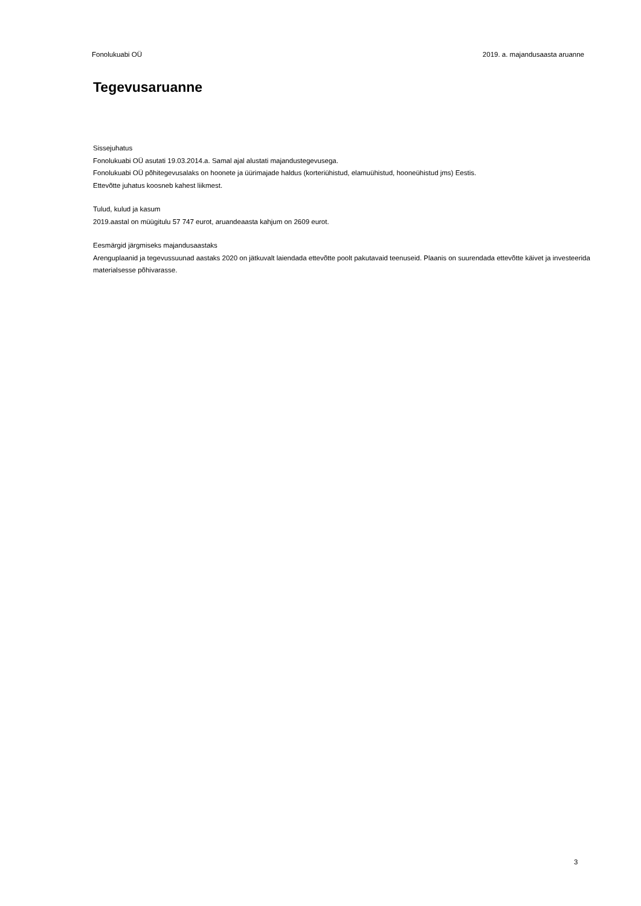Fonolukuabi OÜ 2019. a. majandusaasta aruanne
Tegevusaruanne
Sissejuhatus
Fonolukuabi OÜ asutati 19.03.2014.a. Samal ajal alustati majandustegevusega.
Fonolukuabi OÜ põhitegevusalaks on hoonete ja üürimajade haldus (korteriühistud, elamuühistud, hooneühistud jms) Eestis.
Ettevõtte juhatus koosneb kahest liikmest.
Tulud, kulud ja kasum
2019.aastal on müügitulu 57 747 eurot, aruandeaasta kahjum on 2609 eurot.
Eesmärgid järgmiseks majandusaastaks
Arenguplaanid ja tegevussuunad aastaks 2020 on jätkuvalt laiendada ettevõtte poolt pakutavaid teenuseid. Plaanis on suurendada ettevõtte käivet ja investeerida materialsesse põhivarasse.
3